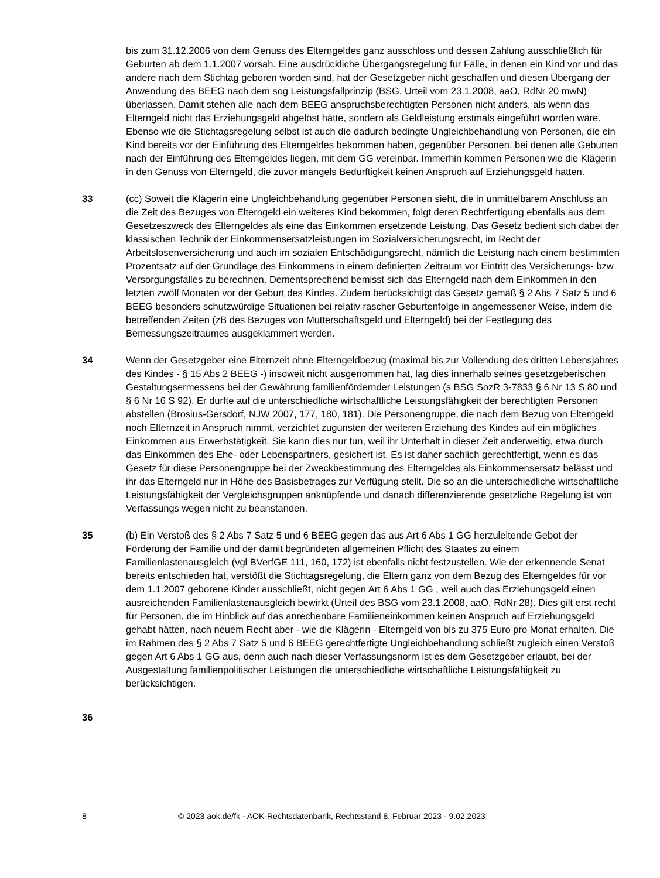bis zum 31.12.2006 von dem Genuss des Elterngeldes ganz ausschloss und dessen Zahlung ausschließlich für Geburten ab dem 1.1.2007 vorsah. Eine ausdrückliche Übergangsregelung für Fälle, in denen ein Kind vor und das andere nach dem Stichtag geboren worden sind, hat der Gesetzgeber nicht geschaffen und diesen Übergang der Anwendung des BEEG nach dem sog Leistungsfallprinzip (BSG, Urteil vom 23.1.2008, aaO, RdNr 20 mwN) überlassen. Damit stehen alle nach dem BEEG anspruchsberechtigten Personen nicht anders, als wenn das Elterngeld nicht das Erziehungsgeld abgelöst hätte, sondern als Geldleistung erstmals eingeführt worden wäre. Ebenso wie die Stichtagsregelung selbst ist auch die dadurch bedingte Ungleichbehandlung von Personen, die ein Kind bereits vor der Einführung des Elterngeldes bekommen haben, gegenüber Personen, bei denen alle Geburten nach der Einführung des Elterngeldes liegen, mit dem GG vereinbar. Immerhin kommen Personen wie die Klägerin in den Genuss von Elterngeld, die zuvor mangels Bedürftigkeit keinen Anspruch auf Erziehungsgeld hatten.
33 (cc) Soweit die Klägerin eine Ungleichbehandlung gegenüber Personen sieht, die in unmittelbarem Anschluss an die Zeit des Bezuges von Elterngeld ein weiteres Kind bekommen, folgt deren Rechtfertigung ebenfalls aus dem Gesetzeszweck des Elterngeldes als eine das Einkommen ersetzende Leistung. Das Gesetz bedient sich dabei der klassischen Technik der Einkommensersatzleistungen im Sozialversicherungsrecht, im Recht der Arbeitslosenversicherung und auch im sozialen Entschädigungsrecht, nämlich die Leistung nach einem bestimmten Prozentsatz auf der Grundlage des Einkommens in einem definierten Zeitraum vor Eintritt des Versicherungs- bzw Versorgungsfalles zu berechnen. Dementsprechend bemisst sich das Elterngeld nach dem Einkommen in den letzten zwölf Monaten vor der Geburt des Kindes. Zudem berücksichtigt das Gesetz gemäß § 2 Abs 7 Satz 5 und 6 BEEG besonders schutzwürdige Situationen bei relativ rascher Geburtenfolge in angemessener Weise, indem die betreffenden Zeiten (zB des Bezuges von Mutterschaftsgeld und Elterngeld) bei der Festlegung des Bemessungszeitraumes ausgeklammert werden.
34 Wenn der Gesetzgeber eine Elternzeit ohne Elterngeldbezug (maximal bis zur Vollendung des dritten Lebensjahres des Kindes - § 15 Abs 2 BEEG -) insoweit nicht ausgenommen hat, lag dies innerhalb seines gesetzgeberischen Gestaltungsermessens bei der Gewährung familienfördernder Leistungen (s BSG SozR 3-7833 § 6 Nr 13 S 80 und § 6 Nr 16 S 92). Er durfte auf die unterschiedliche wirtschaftliche Leistungsfähigkeit der berechtigten Personen abstellen (Brosius-Gersdorf, NJW 2007, 177, 180, 181). Die Personengruppe, die nach dem Bezug von Elterngeld noch Elternzeit in Anspruch nimmt, verzichtet zugunsten der weiteren Erziehung des Kindes auf ein mögliches Einkommen aus Erwerbstätigkeit. Sie kann dies nur tun, weil ihr Unterhalt in dieser Zeit anderweitig, etwa durch das Einkommen des Ehe- oder Lebenspartners, gesichert ist. Es ist daher sachlich gerechtfertigt, wenn es das Gesetz für diese Personengruppe bei der Zweckbestimmung des Elterngeldes als Einkommensersatz belässt und ihr das Elterngeld nur in Höhe des Basisbetrages zur Verfügung stellt. Die so an die unterschiedliche wirtschaftliche Leistungsfähigkeit der Vergleichsgruppen anknüpfende und danach differenzierende gesetzliche Regelung ist von Verfassungs wegen nicht zu beanstanden.
35 (b) Ein Verstoß des § 2 Abs 7 Satz 5 und 6 BEEG gegen das aus Art 6 Abs 1 GG herzuleitende Gebot der Förderung der Familie und der damit begründeten allgemeinen Pflicht des Staates zu einem Familienlastenausgleich (vgl BVerfGE 111, 160, 172) ist ebenfalls nicht festzustellen. Wie der erkennende Senat bereits entschieden hat, verstößt die Stichtagsregelung, die Eltern ganz von dem Bezug des Elterngeldes für vor dem 1.1.2007 geborene Kinder ausschließt, nicht gegen Art 6 Abs 1 GG , weil auch das Erziehungsgeld einen ausreichenden Familienlastenausgleich bewirkt (Urteil des BSG vom 23.1.2008, aaO, RdNr 28). Dies gilt erst recht für Personen, die im Hinblick auf das anrechenbare Familieneinkommen keinen Anspruch auf Erziehungsgeld gehabt hätten, nach neuem Recht aber - wie die Klägerin - Elterngeld von bis zu 375 Euro pro Monat erhalten. Die im Rahmen des § 2 Abs 7 Satz 5 und 6 BEEG gerechtfertigte Ungleichbehandlung schließt zugleich einen Verstoß gegen Art 6 Abs 1 GG aus, denn auch nach dieser Verfassungsnorm ist es dem Gesetzgeber erlaubt, bei der Ausgestaltung familienpolitischer Leistungen die unterschiedliche wirtschaftliche Leistungsfähigkeit zu berücksichtigen.
36
8 © 2023 aok.de/fk - AOK-Rechtsdatenbank, Rechtsstand 8. Februar 2023 - 9.02.2023